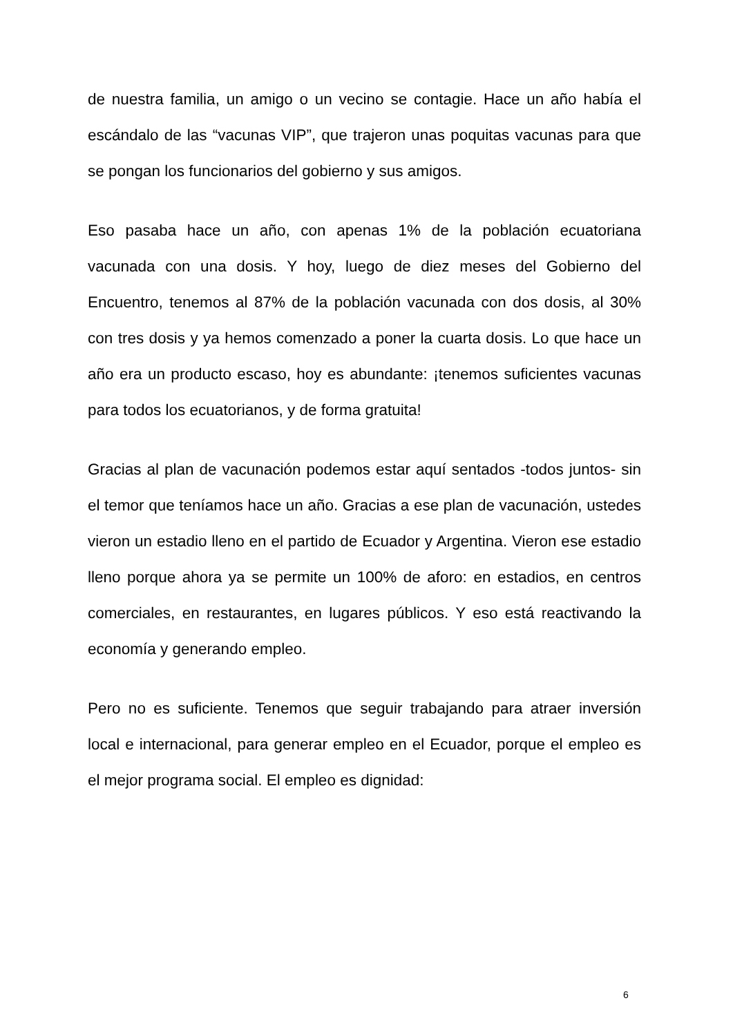de nuestra familia, un amigo o un vecino se contagie. Hace un año había el escándalo de las “vacunas VIP”, que trajeron unas poquitas vacunas para que se pongan los funcionarios del gobierno y sus amigos.
Eso pasaba hace un año, con apenas 1% de la población ecuatoriana vacunada con una dosis. Y hoy, luego de diez meses del Gobierno del Encuentro, tenemos al 87% de la población vacunada con dos dosis, al 30% con tres dosis y ya hemos comenzado a poner la cuarta dosis. Lo que hace un año era un producto escaso, hoy es abundante: ¡tenemos suficientes vacunas para todos los ecuatorianos, y de forma gratuita!
Gracias al plan de vacunación podemos estar aquí sentados -todos juntos- sin el temor que teníamos hace un año. Gracias a ese plan de vacunación, ustedes vieron un estadio lleno en el partido de Ecuador y Argentina. Vieron ese estadio lleno porque ahora ya se permite un 100% de aforo: en estadios, en centros comerciales, en restaurantes, en lugares públicos. Y eso está reactivando la economía y generando empleo.
Pero no es suficiente. Tenemos que seguir trabajando para atraer inversión local e internacional, para generar empleo en el Ecuador, porque el empleo es el mejor programa social. El empleo es dignidad:
6